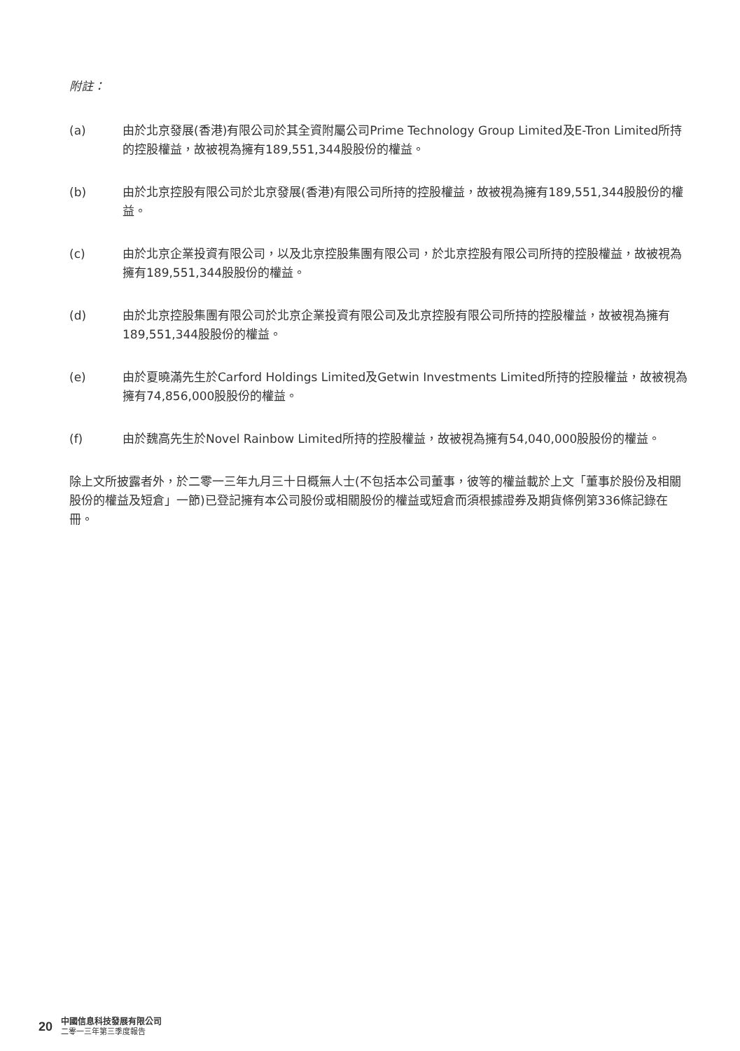附註：
(a) 由於北京發展(香港)有限公司於其全資附屬公司Prime Technology Group Limited及E-Tron Limited所持的控股權益，故被視為擁有189,551,344股股份的權益。
(b) 由於北京控股有限公司於北京發展(香港)有限公司所持的控股權益，故被視為擁有189,551,344股股份的權益。
(c) 由於北京企業投資有限公司，以及北京控股集團有限公司，於北京控股有限公司所持的控股權益，故被視為擁有189,551,344股股份的權益。
(d) 由於北京控股集團有限公司於北京企業投資有限公司及北京控股有限公司所持的控股權益，故被視為擁有189,551,344股股份的權益。
(e) 由於夏曉滿先生於Carford Holdings Limited及Getwin Investments Limited所持的控股權益，故被視為擁有74,856,000股股份的權益。
(f) 由於魏高先生於Novel Rainbow Limited所持的控股權益，故被視為擁有54,040,000股股份的權益。
除上文所披露者外，於二零一三年九月三十日概無人士(不包括本公司董事，彼等的權益載於上文「董事於股份及相關股份的權益及短倉」一節)已登記擁有本公司股份或相關股份的權益或短倉而須根據證券及期貨條例第336條記錄在冊。
20
中國信息科技發展有限公司
二零一三年第三季度報告